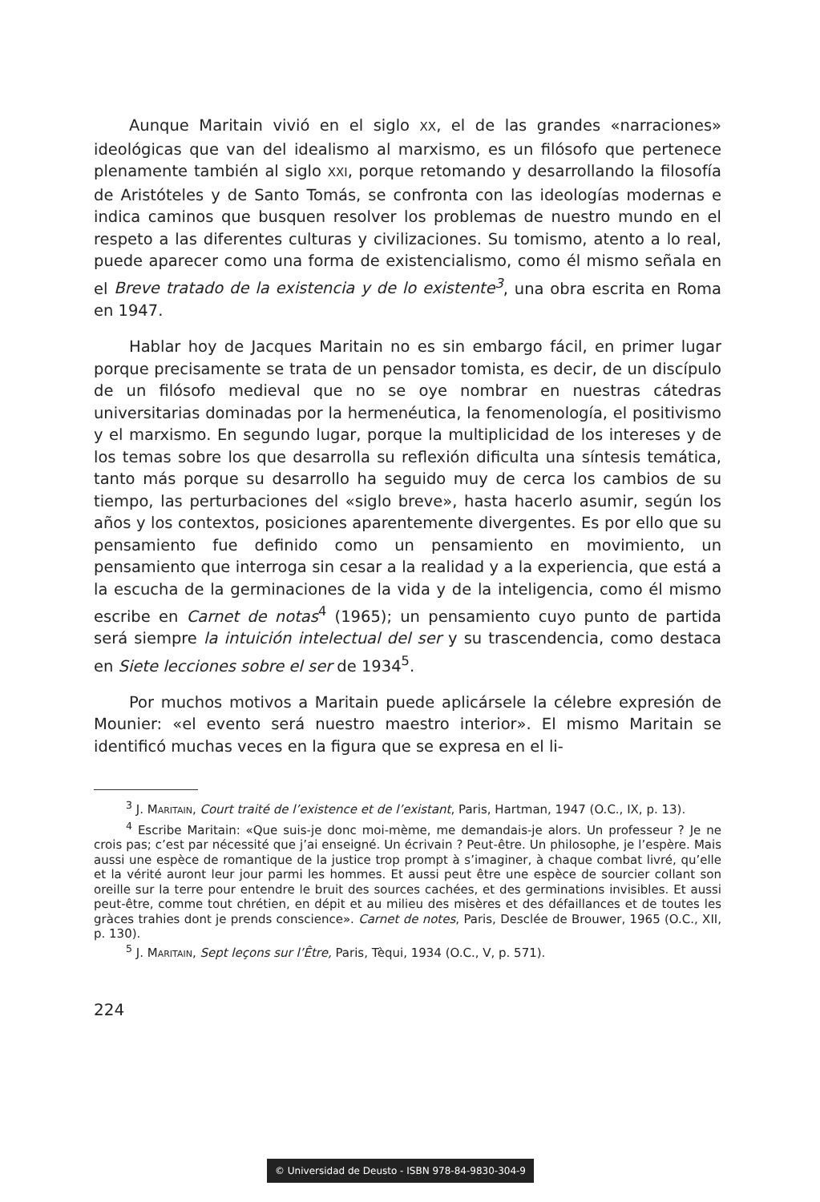Aunque Maritain vivió en el siglo XX, el de las grandes «narraciones» ideológicas que van del idealismo al marxismo, es un filósofo que pertenece plenamente también al siglo XXI, porque retomando y desarrollando la filosofía de Aristóteles y de Santo Tomás, se confronta con las ideologías modernas e indica caminos que busquen resolver los problemas de nuestro mundo en el respeto a las diferentes culturas y civilizaciones. Su tomismo, atento a lo real, puede aparecer como una forma de existencialismo, como él mismo señala en el Breve tratado de la existencia y de lo existente<sup>3</sup>, una obra escrita en Roma en 1947.
Hablar hoy de Jacques Maritain no es sin embargo fácil, en primer lugar porque precisamente se trata de un pensador tomista, es decir, de un discípulo de un filósofo medieval que no se oye nombrar en nuestras cátedras universitarias dominadas por la hermenéutica, la fenomenología, el positivismo y el marxismo. En segundo lugar, porque la multiplicidad de los intereses y de los temas sobre los que desarrolla su reflexión dificulta una síntesis temática, tanto más porque su desarrollo ha seguido muy de cerca los cambios de su tiempo, las perturbaciones del «siglo breve», hasta hacerlo asumir, según los años y los contextos, posiciones aparentemente divergentes. Es por ello que su pensamiento fue definido como un pensamiento en movimiento, un pensamiento que interroga sin cesar a la realidad y a la experiencia, que está a la escucha de la germinaciones de la vida y de la inteligencia, como él mismo escribe en Carnet de notas<sup>4</sup> (1965); un pensamiento cuyo punto de partida será siempre la intuición intelectual del ser y su trascendencia, como destaca en Siete lecciones sobre el ser de 1934<sup>5</sup>.
Por muchos motivos a Maritain puede aplicársele la célebre expresión de Mounier: «el evento será nuestro maestro interior». El mismo Maritain se identificó muchas veces en la figura que se expresa en el li-
<sup>3</sup> J. MARITAIN, Court traité de l’existence et de l’existant, Paris, Hartman, 1947 (O.C., IX, p. 13).
<sup>4</sup> Escribe Maritain: «Que suis-je donc moi-mème, me demandais-je alors. Un professeur ? Je ne crois pas; c’est par nécessité que j’ai enseigné. Un écrivain ? Peut-être. Un philosophe, je l’espère. Mais aussi une espèce de romantique de la justice trop prompt à s’imaginer, à chaque combat livré, qu’elle et la vérité auront leur jour parmi les hommes. Et aussi peut être une espèce de sourcier collant son oreille sur la terre pour entendre le bruit des sources cachées, et des germinations invisibles. Et aussi peut-être, comme tout chrétien, en dépit et au milieu des misères et des défaillances et de toutes les gràces trahies dont je prends conscience». Carnet de notes, Paris, Desclée de Brouwer, 1965 (O.C., XII, p. 130).
<sup>5</sup> J. MARITAIN, Sept leçons sur l’Être, Paris, Tèqui, 1934 (O.C., V, p. 571).
224
© Universidad de Deusto - ISBN 978-84-9830-304-9